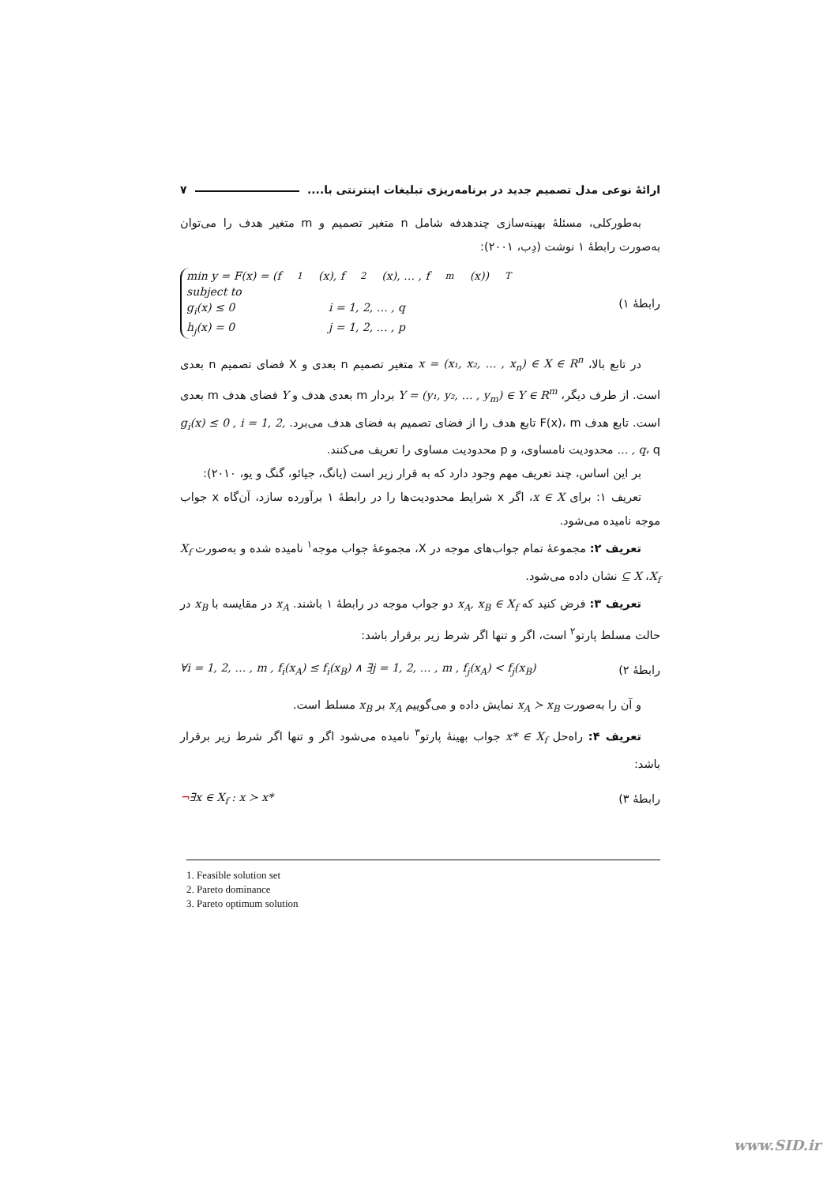ارائهٔ نوعی مدل تصمیم جدید در برنامه‌ریزی تبلیغات اینترنتی با.... ۷
به‌طورکلی، مسئلهٔ بهینه‌سازی چندهدفه شامل n متغیر تصمیم و m متغیر هدف را می‌توان به‌صورت رابطهٔ ۱ نوشت (دِب، ۲۰۰۱):
رابطهٔ ۱)
min y = F(x) = (f<sub>1</sub>(x), f<sub>2</sub>(x), … , f<sub>m</sub>(x))<sup>T</sup>
subject to
g<sub>i</sub>(x) ≤ 0 i = 1, 2, … , q
h<sub>j</sub>(x) = 0 j = 1, 2, … , p
در تابع بالا، x = (x₁, x₂, … , x<sub>n</sub>) ∈ X ∈ R<sup>n</sup> متغیر تصمیم n بعدی و X فضای تصمیم n بعدی است. از طرف دیگر، Y = (y₁, y₂, … , y<sub>m</sub>) ∈ Y ∈ R<sup>m</sup> بردار m بعدی هدف و Y فضای هدف m بعدی است. تابع هدف F(x)، m تابع هدف را از فضای تصمیم به فضای هدف می‌برد. g<sub>i</sub>(x) ≤ 0 , i = 1, 2, … , q، q محدودیت نامساوی، و p محدودیت مساوی را تعریف می‌کنند.
بر این اساس، چند تعریف مهم وجود دارد که به قرار زیر است (یانگ، جیائو، گنگ و یو، ۲۰۱۰):
تعریف ۱: برای x ∈ X، اگر x شرایط محدودیت‌ها را در رابطهٔ ۱ برآورده سازد، آن‌گاه x جواب موجه نامیده می‌شود.
تعریف ۲: مجموعهٔ تمام جواب‌های موجه در X، مجموعهٔ جواب موجه<sup>۱</sup> نامیده شده و به‌صورت X<sub>f</sub> ⊆ X ،X<sub>f</sub> نشان داده می‌شود.
تعریف ۳: فرض کنید که x<sub>A</sub>, x<sub>B</sub> ∈ X<sub>f</sub> دو جواب موجه در رابطهٔ ۱ باشند. x<sub>A</sub> در مقایسه با x<sub>B</sub> در حالت مسلط پارتو<sup>۲</sup> است، اگر و تنها اگر شرط زیر برقرار باشد:
رابطهٔ ۲) ∀i = 1, 2, … , m , f<sub>i</sub>(x<sub>A</sub>) ≤ f<sub>i</sub>(x<sub>B</sub>) ∧ ∃j = 1, 2, … , m , f<sub>j</sub>(x<sub>A</sub>) < f<sub>j</sub>(x<sub>B</sub>)
و آن را به‌صورت x<sub>A</sub> ≻ x<sub>B</sub> نمایش داده و می‌گوییم x<sub>A</sub> بر x<sub>B</sub> مسلط است.
تعریف ۴: راه‌حل x* ∈ X<sub>f</sub> جواب بهینهٔ پارتو<sup>۳</sup> نامیده می‌شود اگر و تنها اگر شرط زیر برقرار باشد:
رابطهٔ ۳) ¬∃x ∈ X<sub>f</sub> : x ≻ x*
1. Feasible solution set
2. Pareto dominance
3. Pareto optimum solution
www.SID.ir